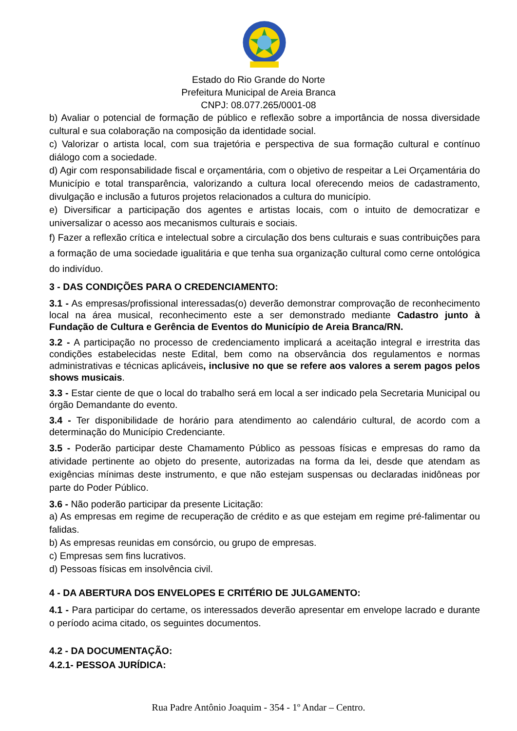Estado do Rio Grande do Norte
Prefeitura Municipal de Areia Branca
CNPJ: 08.077.265/0001-08
b) Avaliar o potencial de formação de público e reflexão sobre a importância de nossa diversidade cultural e sua colaboração na composição da identidade social.
c) Valorizar o artista local, com sua trajetória e perspectiva de sua formação cultural e contínuo diálogo com a sociedade.
d) Agir com responsabilidade fiscal e orçamentária, com o objetivo de respeitar a Lei Orçamentária do Município e total transparência, valorizando a cultura local oferecendo meios de cadastramento, divulgação e inclusão a futuros projetos relacionados a cultura do município.
e) Diversificar a participação dos agentes e artistas locais, com o intuito de democratizar e universalizar o acesso aos mecanismos culturais e sociais.
f) Fazer a reflexão crítica e intelectual sobre a circulação dos bens culturais e suas contribuições para a formação de uma sociedade igualitária e que tenha sua organização cultural como cerne ontológica do indivíduo.
3 - DAS CONDIÇÕES PARA O CREDENCIAMENTO:
3.1 - As empresas/profissional interessadas(o) deverão demonstrar comprovação de reconhecimento local na área musical, reconhecimento este a ser demonstrado mediante Cadastro junto à Fundação de Cultura e Gerência de Eventos do Município de Areia Branca/RN.
3.2 - A participação no processo de credenciamento implicará a aceitação integral e irrestrita das condições estabelecidas neste Edital, bem como na observância dos regulamentos e normas administrativas e técnicas aplicáveis, inclusive no que se refere aos valores a serem pagos pelos shows musicais.
3.3 - Estar ciente de que o local do trabalho será em local a ser indicado pela Secretaria Municipal ou órgão Demandante do evento.
3.4 - Ter disponibilidade de horário para atendimento ao calendário cultural, de acordo com a determinação do Município Credenciante.
3.5 - Poderão participar deste Chamamento Público as pessoas físicas e empresas do ramo da atividade pertinente ao objeto do presente, autorizadas na forma da lei, desde que atendam as exigências mínimas deste instrumento, e que não estejam suspensas ou declaradas inidôneas por parte do Poder Público.
3.6 - Não poderão participar da presente Licitação:
a) As empresas em regime de recuperação de crédito e as que estejam em regime pré-falimentar ou falidas.
b) As empresas reunidas em consórcio, ou grupo de empresas.
c) Empresas sem fins lucrativos.
d) Pessoas físicas em insolvência civil.
4 - DA ABERTURA DOS ENVELOPES E CRITÉRIO DE JULGAMENTO:
4.1 - Para participar do certame, os interessados deverão apresentar em envelope lacrado e durante o período acima citado, os seguintes documentos.
4.2 - DA DOCUMENTAÇÃO:
4.2.1- PESSOA JURÍDICA:
Rua Padre Antônio Joaquim - 354 - 1º Andar – Centro.